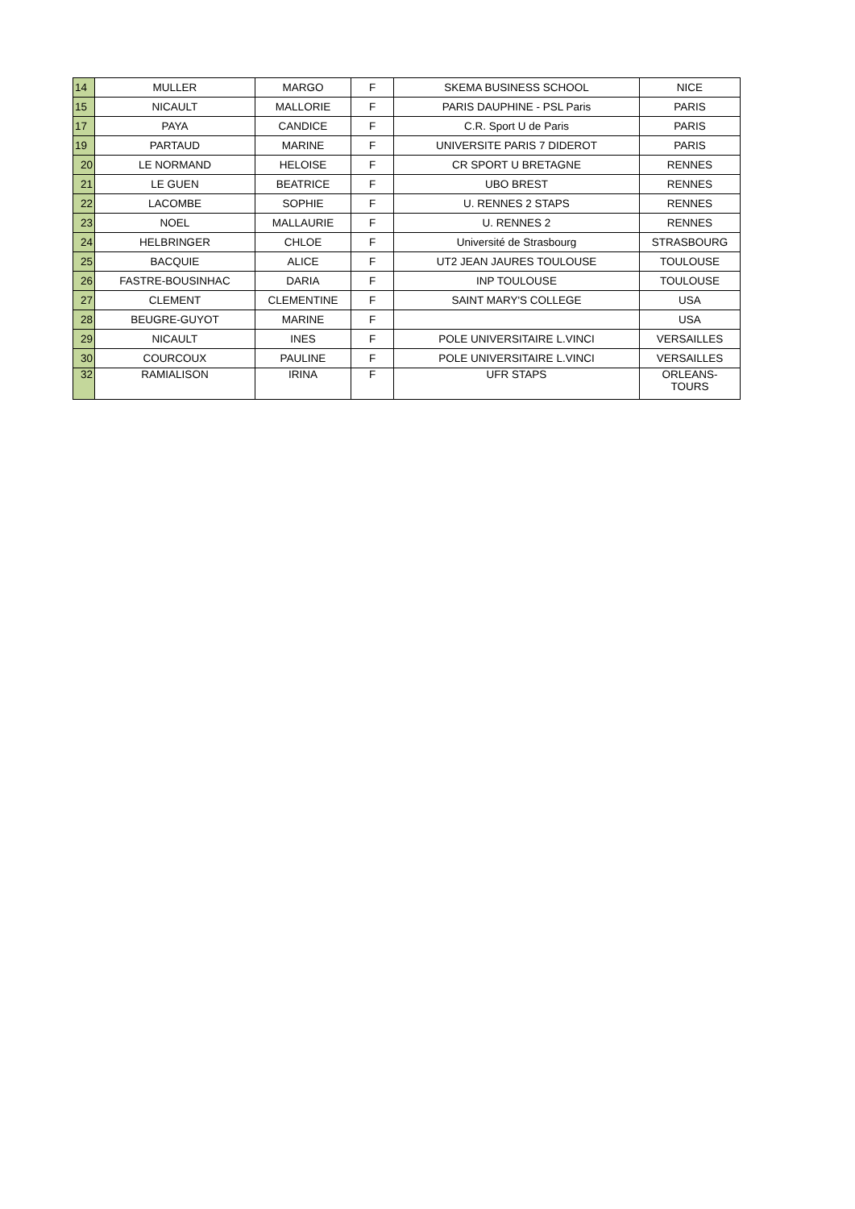| 14 | MULLER | MARGO | F | SKEMA BUSINESS SCHOOL | NICE |
| 15 | NICAULT | MALLORIE | F | PARIS DAUPHINE - PSL Paris | PARIS |
| 17 | PAYA | CANDICE | F | C.R. Sport U de Paris | PARIS |
| 19 | PARTAUD | MARINE | F | UNIVERSITE PARIS 7 DIDEROT | PARIS |
| 20 | LE NORMAND | HELOISE | F | CR SPORT U BRETAGNE | RENNES |
| 21 | LE GUEN | BEATRICE | F | UBO BREST | RENNES |
| 22 | LACOMBE | SOPHIE | F | U. RENNES 2 STAPS | RENNES |
| 23 | NOEL | MALLAURIE | F | U. RENNES 2 | RENNES |
| 24 | HELBRINGER | CHLOE | F | Université de Strasbourg | STRASBOURG |
| 25 | BACQUIE | ALICE | F | UT2 JEAN JAURES TOULOUSE | TOULOUSE |
| 26 | FASTRE-BOUSINHAC | DARIA | F | INP TOULOUSE | TOULOUSE |
| 27 | CLEMENT | CLEMENTINE | F | SAINT MARY'S COLLEGE | USA |
| 28 | BEUGRE-GUYOT | MARINE | F | | USA |
| 29 | NICAULT | INES | F | POLE UNIVERSITAIRE L.VINCI | VERSAILLES |
| 30 | COURCOUX | PAULINE | F | POLE UNIVERSITAIRE L.VINCI | VERSAILLES |
| 32 | RAMIALISON | IRINA | F | UFR STAPS | ORLEANS- TOURS |